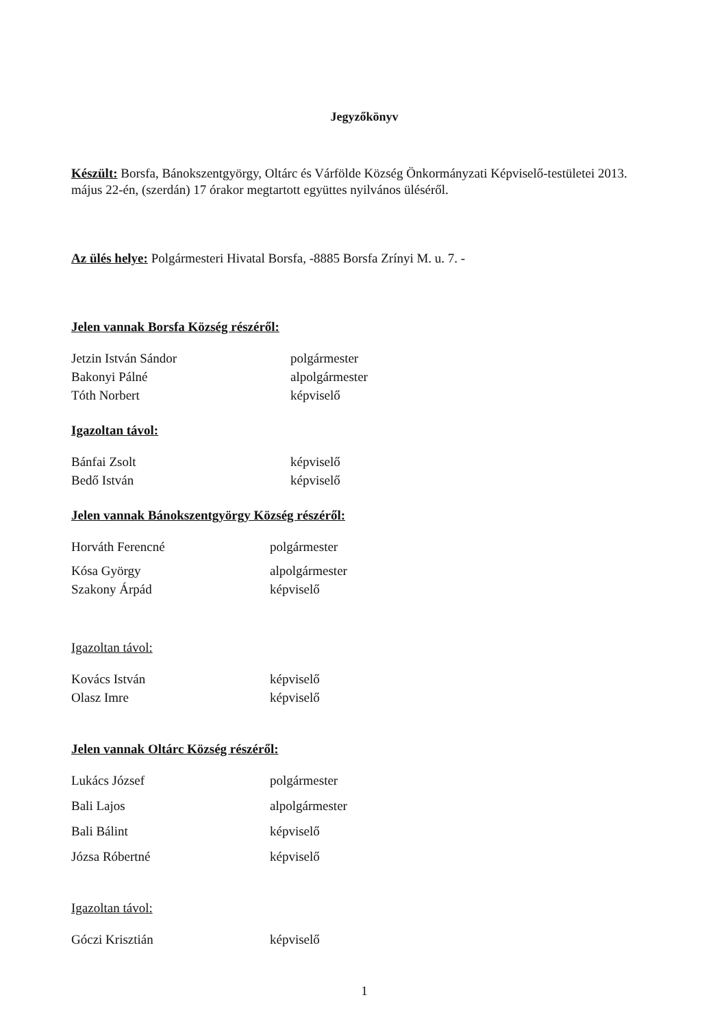Jegyzőkönyv
Készült: Borsfa, Bánokszentgyörgy, Oltárc és Várfölde Község Önkormányzati Képviselő-testületei 2013. május 22-én, (szerdán) 17 órakor megtartott együttes nyilvános üléséről.
Az ülés helye: Polgármesteri Hivatal Borsfa, -8885 Borsfa Zrínyi M. u. 7. -
Jelen vannak Borsfa Község részéről:
Jetzin István Sándor polgármester
Bakonyi Pálné alpolgármester
Tóth Norbert képviselő
Igazoltan távol:
Bánfai Zsolt képviselő
Bedő István képviselő
Jelen vannak Bánokszentgyörgy Község részéről:
Horváth Ferencné polgármester
Kósa György alpolgármester
Szakony Árpád képviselő
Igazoltan távol:
Kovács István képviselő
Olasz Imre képviselő
Jelen vannak Oltárc Község részéről:
Lukács József polgármester
Bali Lajos alpolgármester
Bali Bálint képviselő
Józsa Róbertné képviselő
Igazoltan távol:
Góczi Krisztián képviselő
1